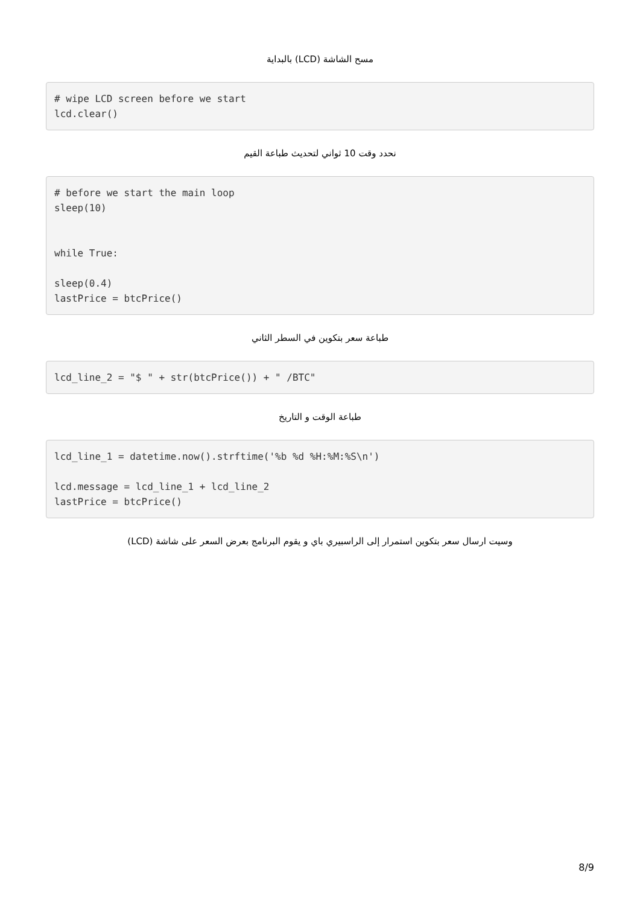مسح الشاشة (LCD) بالبداية
# wipe LCD screen before we start
lcd.clear()
نحدد وقت 10 ثواني لتحديث طباعة القيم
# before we start the main loop
sleep(10)


while True:

sleep(0.4)
lastPrice = btcPrice()
طباعة سعر بتكوين في السطر الثاني
lcd_line_2 = "$ " + str(btcPrice()) + " /BTC"
طباعة الوقت و التاريخ
lcd_line_1 = datetime.now().strftime('%b %d %H:%M:%S\n')

lcd.message = lcd_line_1 + lcd_line_2
lastPrice = btcPrice()
وسيت ارسال سعر بتكوين استمرار إلى الراسبيري باي و يقوم البرنامج بعرض السعر على شاشة (LCD)
8/9